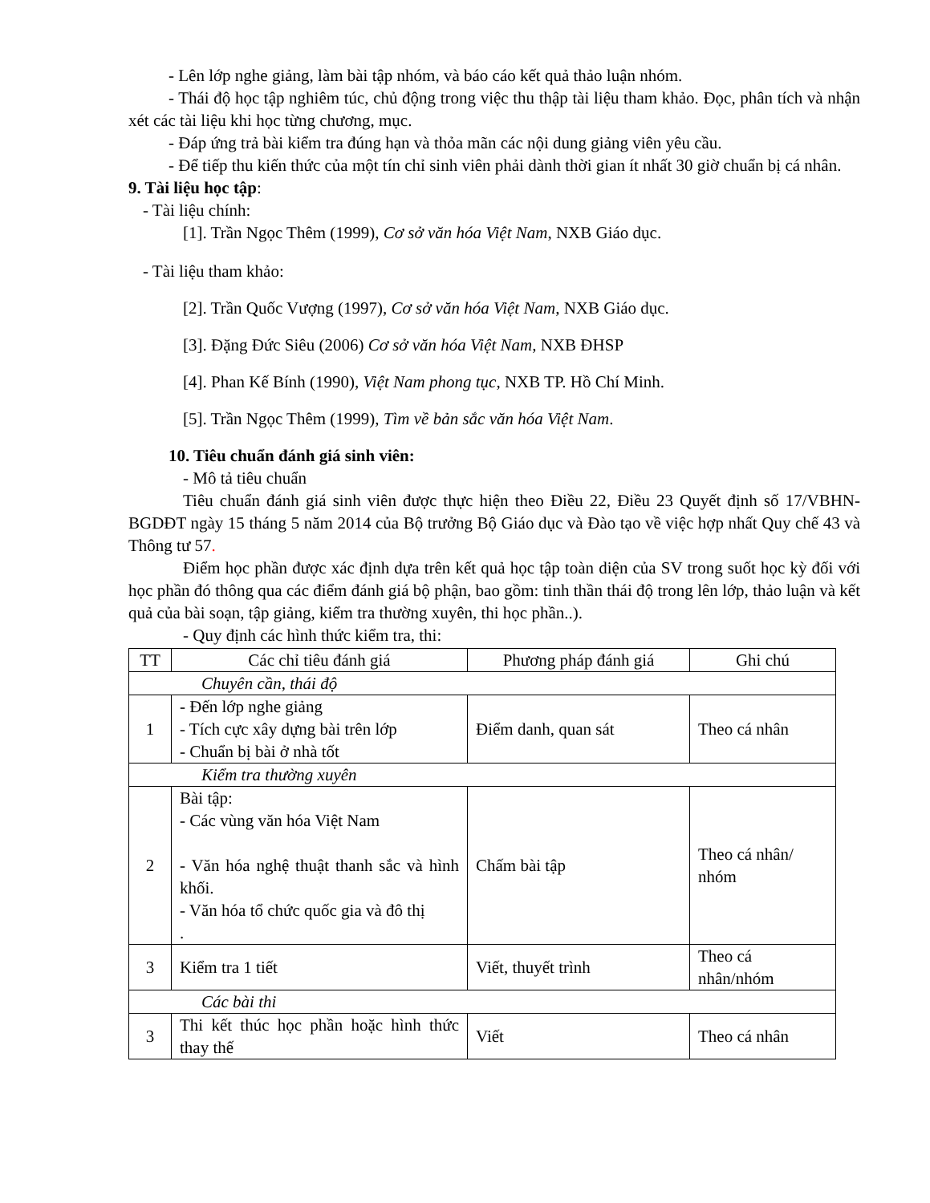- Lên lớp nghe giảng, làm bài tập nhóm, và báo cáo kết quả thảo luận nhóm.
- Thái độ học tập nghiêm túc, chủ động trong việc thu thập tài liệu tham khảo. Đọc, phân tích và nhận xét các tài liệu khi học từng chương, mục.
- Đáp ứng trả bài kiểm tra đúng hạn và thỏa mãn các nội dung giảng viên yêu cầu.
- Để tiếp thu kiến thức của một tín chỉ sinh viên phải dành thời gian ít nhất 30 giờ chuẩn bị cá nhân.
9. Tài liệu học tập:
- Tài liệu chính:
[1]. Trần Ngọc Thêm (1999), Cơ sở văn hóa Việt Nam, NXB Giáo dục.
- Tài liệu tham khảo:
[2]. Trần Quốc Vượng (1997), Cơ sở văn hóa Việt Nam, NXB Giáo dục.
[3]. Đặng Đức Siêu (2006) Cơ sở văn hóa Việt Nam, NXB ĐHSP
[4]. Phan Kế Bính (1990), Việt Nam phong tục, NXB TP. Hồ Chí Minh.
[5]. Trần Ngọc Thêm (1999), Tìm về bản sắc văn hóa Việt Nam.
10. Tiêu chuẩn đánh giá sinh viên:
- Mô tả tiêu chuẩn
Tiêu chuẩn đánh giá sinh viên được thực hiện theo Điều 22, Điều 23 Quyết định số 17/VBHN-BGDĐT ngày 15 tháng 5 năm 2014 của Bộ trưởng Bộ Giáo dục và Đào tạo về việc hợp nhất Quy chế 43 và Thông tư 57.
Điểm học phần được xác định dựa trên kết quả học tập toàn diện của SV trong suốt học kỳ đối với học phần đó thông qua các điểm đánh giá bộ phận, bao gồm: tinh thần thái độ trong lên lớp, thảo luận và kết quả của bài soạn, tập giảng, kiểm tra thường xuyên, thi học phần..).
- Quy định các hình thức kiểm tra, thi:
| TT | Các chỉ tiêu đánh giá | Phương pháp đánh giá | Ghi chú |
| Chuyên cần, thái độ | | | |
| 1 | - Đến lớp nghe giảng - Tích cực xây dựng bài trên lớp - Chuẩn bị bài ở nhà tốt | Điểm danh, quan sát | Theo cá nhân |
| Kiểm tra thường xuyên | | | |
| 2 | Bài tập: - Các vùng văn hóa Việt Nam - Văn hóa nghệ thuật thanh sắc và hình khối. - Văn hóa tổ chức quốc gia và đô thị . | Chấm bài tập | Theo cá nhân/ nhóm |
| 3 | Kiểm tra 1 tiết | Viết, thuyết trình | Theo cá nhân/nhóm |
| Các bài thi | | | |
| 3 | Thi kết thúc học phần hoặc hình thức thay thế | Viết | Theo cá nhân |